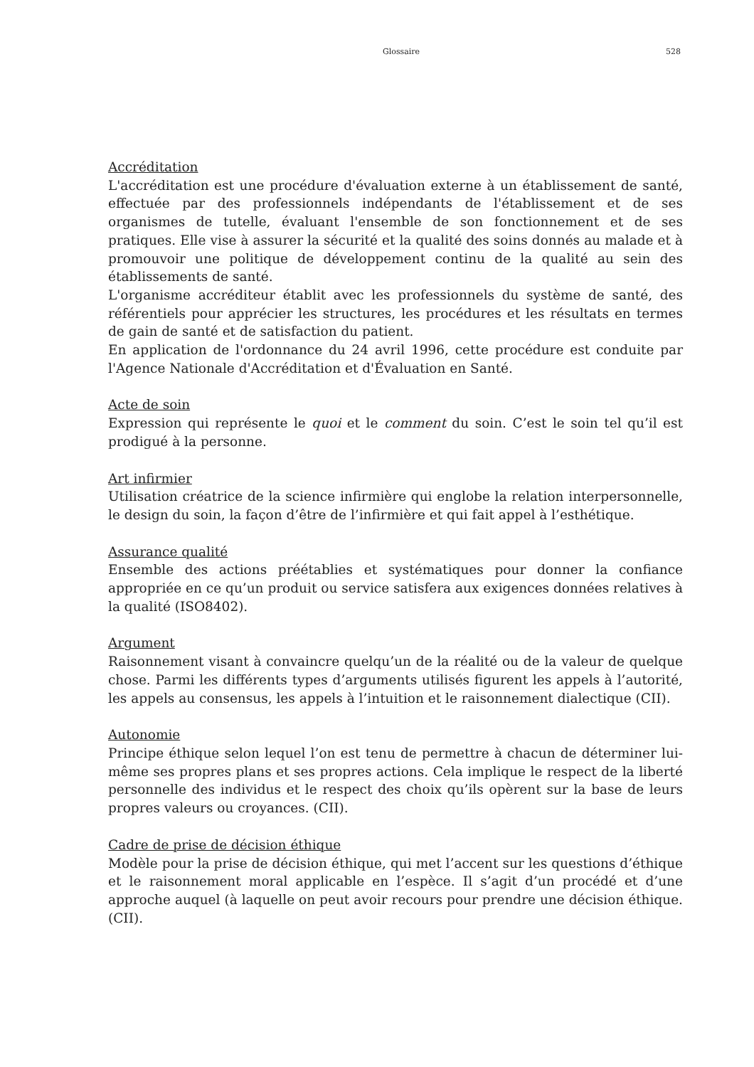Glossaire 528
Accréditation
L'accréditation est une procédure d'évaluation externe à un établissement de santé, effectuée par des professionnels indépendants de l'établissement et de ses organismes de tutelle, évaluant l'ensemble de son fonctionnement et de ses pratiques. Elle vise à assurer la sécurité et la qualité des soins donnés au malade et à promouvoir une politique de développement continu de la qualité au sein des établissements de santé.
L'organisme accréditeur établit avec les professionnels du système de santé, des référentiels pour apprécier les structures, les procédures et les résultats en termes de gain de santé et de satisfaction du patient.
En application de l'ordonnance du 24 avril 1996, cette procédure est conduite par l'Agence Nationale d'Accréditation et d'Évaluation en Santé.
Acte de soin
Expression qui représente le quoi et le comment du soin. C’est le soin tel qu’il est prodigué à la personne.
Art infirmier
Utilisation créatrice de la science infirmière qui englobe la relation interpersonnelle, le design du soin, la façon d’être de l’infirmière et qui fait appel à l’esthétique.
Assurance qualité
Ensemble des actions préétablies et systématiques pour donner la confiance appropriée en ce qu’un produit ou service satisfera aux exigences données relatives à la qualité (ISO8402).
Argument
Raisonnement visant à convaincre quelqu’un de la réalité ou de la valeur de quelque chose. Parmi les différents types d’arguments utilisés figurent les appels à l’autorité, les appels au consensus, les appels à l’intuition et le raisonnement dialectique (CII).
Autonomie
Principe éthique selon lequel l’on est tenu de permettre à chacun de déterminer lui-même ses propres plans et ses propres actions. Cela implique le respect de la liberté personnelle des individus et le respect des choix qu’ils opèrent sur la base de leurs propres valeurs ou croyances. (CII).
Cadre de prise de décision éthique
Modèle pour la prise de décision éthique, qui met l’accent sur les questions d’éthique et le raisonnement moral applicable en l’espèce. Il s’agit d’un procédé et d’une approche auquel (à laquelle on peut avoir recours pour prendre une décision éthique. (CII).